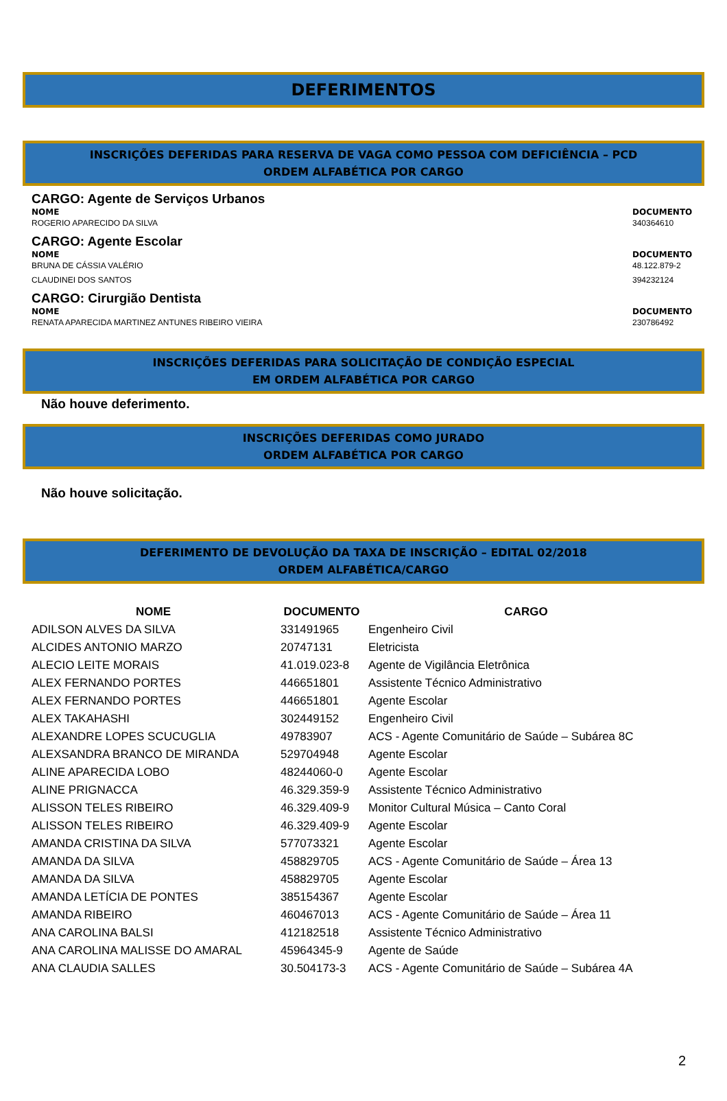DEFERIMENTOS
INSCRIÇÕES DEFERIDAS PARA RESERVA DE VAGA COMO PESSOA COM DEFICIÊNCIA – PCD
ORDEM ALFABÉTICA POR CARGO
CARGO: Agente de Serviços Urbanos
NOME DOCUMENTO
ROGERIO APARECIDO DA SILVA 340364610
CARGO: Agente Escolar
NOME DOCUMENTO
BRUNA DE CÁSSIA VALÉRIO 48.122.879-2
CLAUDINEI DOS SANTOS 394232124
CARGO: Cirurgião Dentista
NOME DOCUMENTO
RENATA APARECIDA MARTINEZ ANTUNES RIBEIRO VIEIRA
230786492
INSCRIÇÕES DEFERIDAS PARA SOLICITAÇÃO DE CONDIÇÃO ESPECIAL
EM ORDEM ALFABÉTICA POR CARGO
Não houve deferimento.
INSCRIÇÕES DEFERIDAS COMO JURADO
ORDEM ALFABÉTICA POR CARGO
Não houve solicitação.
DEFERIMENTO DE DEVOLUÇÃO DA TAXA DE INSCRIÇÃO – EDITAL 02/2018
ORDEM ALFABÉTICA/CARGO
| NOME | DOCUMENTO | CARGO |
| --- | --- | --- |
| ADILSON ALVES DA SILVA | 331491965 | Engenheiro Civil |
| ALCIDES ANTONIO MARZO | 20747131 | Eletricista |
| ALECIO LEITE MORAIS | 41.019.023-8 | Agente de Vigilância Eletrônica |
| ALEX FERNANDO PORTES | 446651801 | Assistente Técnico Administrativo |
| ALEX FERNANDO PORTES | 446651801 | Agente Escolar |
| ALEX TAKAHASHI | 302449152 | Engenheiro Civil |
| ALEXANDRE LOPES SCUCUGLIA | 49783907 | ACS - Agente Comunitário de Saúde – Subárea 8C |
| ALEXSANDRA BRANCO DE MIRANDA | 529704948 | Agente Escolar |
| ALINE APARECIDA LOBO | 48244060-0 | Agente Escolar |
| ALINE PRIGNACCA | 46.329.359-9 | Assistente Técnico Administrativo |
| ALISSON TELES RIBEIRO | 46.329.409-9 | Monitor Cultural Música – Canto Coral |
| ALISSON TELES RIBEIRO | 46.329.409-9 | Agente Escolar |
| AMANDA CRISTINA DA SILVA | 577073321 | Agente Escolar |
| AMANDA DA SILVA | 458829705 | ACS - Agente Comunitário de Saúde – Área 13 |
| AMANDA DA SILVA | 458829705 | Agente Escolar |
| AMANDA LETÍCIA DE PONTES | 385154367 | Agente Escolar |
| AMANDA RIBEIRO | 460467013 | ACS - Agente Comunitário de Saúde – Área 11 |
| ANA CAROLINA BALSI | 412182518 | Assistente Técnico Administrativo |
| ANA CAROLINA MALISSE DO AMARAL | 45964345-9 | Agente de Saúde |
| ANA CLAUDIA SALLES | 30.504173-3 | ACS - Agente Comunitário de Saúde – Subárea 4A |
2